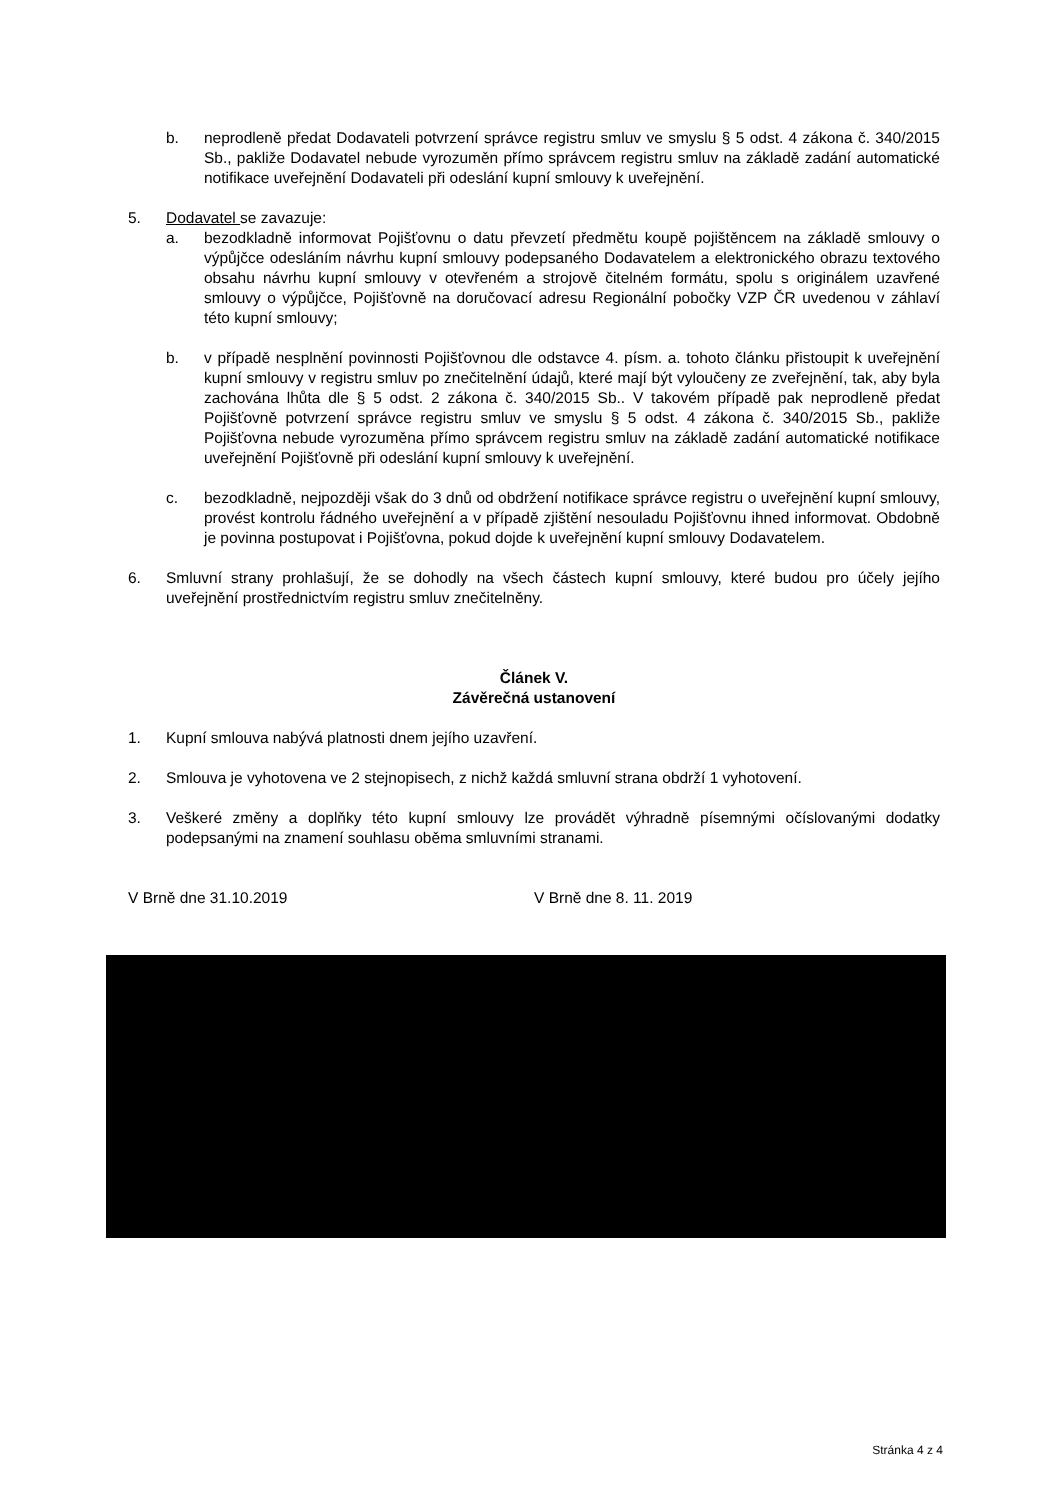b. neprodleně předat Dodavateli potvrzení správce registru smluv ve smyslu § 5 odst. 4 zákona č. 340/2015 Sb., pakliže Dodavatel nebude vyrozuměn přímo správcem registru smluv na základě zadání automatické notifikace uveřejnění Dodavateli při odeslání kupní smlouvy k uveřejnění.
5. Dodavatel se zavazuje:
a. bezodkladně informovat Pojišťovnu o datu převzetí předmětu koupě pojištěncem na základě smlouvy o výpůjčce odesláním návrhu kupní smlouvy podepsaného Dodavatelem a elektronického obrazu textového obsahu návrhu kupní smlouvy v otevřeném a strojově čitelném formátu, spolu s originálem uzavřené smlouvy o výpůjčce, Pojišťovně na doručovací adresu Regionální pobočky VZP ČR uvedenou v záhlaví této kupní smlouvy;
b. v případě nesplnění povinnosti Pojišťovnou dle odstavce 4. písm. a. tohoto článku přistoupit k uveřejnění kupní smlouvy v registru smluv po znečitelnění údajů, které mají být vyloučeny ze zveřejnění, tak, aby byla zachována lhůta dle § 5 odst. 2 zákona č. 340/2015 Sb.. V takovém případě pak neprodleně předat Pojišťovně potvrzení správce registru smluv ve smyslu § 5 odst. 4 zákona č. 340/2015 Sb., pakliže Pojišťovna nebude vyrozuměna přímo správcem registru smluv na základě zadání automatické notifikace uveřejnění Pojišťovně při odeslání kupní smlouvy k uveřejnění.
c. bezodkladně, nejpozději však do 3 dnů od obdržení notifikace správce registru o uveřejnění kupní smlouvy, provést kontrolu řádného uveřejnění a v případě zjištění nesouladu Pojišťovnu ihned informovat. Obdobně je povinna postupovat i Pojišťovna, pokud dojde k uveřejnění kupní smlouvy Dodavatelem.
6. Smluvní strany prohlašují, že se dohodly na všech částech kupní smlouvy, které budou pro účely jejího uveřejnění prostřednictvím registru smluv znečitelněny.
Článek V.
Závěrečná ustanovení
1. Kupní smlouva nabývá platnosti dnem jejího uzavření.
2. Smlouva je vyhotovena ve 2 stejnopisech, z nichž každá smluvní strana obdrží 1 vyhotovení.
3. Veškeré změny a doplňky této kupní smlouvy lze provádět výhradně písemnými očíslovanými dodatky podepsanými na znamení souhlasu oběma smluvními stranami.
V Brně dne 31.10.2019 V Brně dne 8. 11. 2019
Stránka 4 z 4